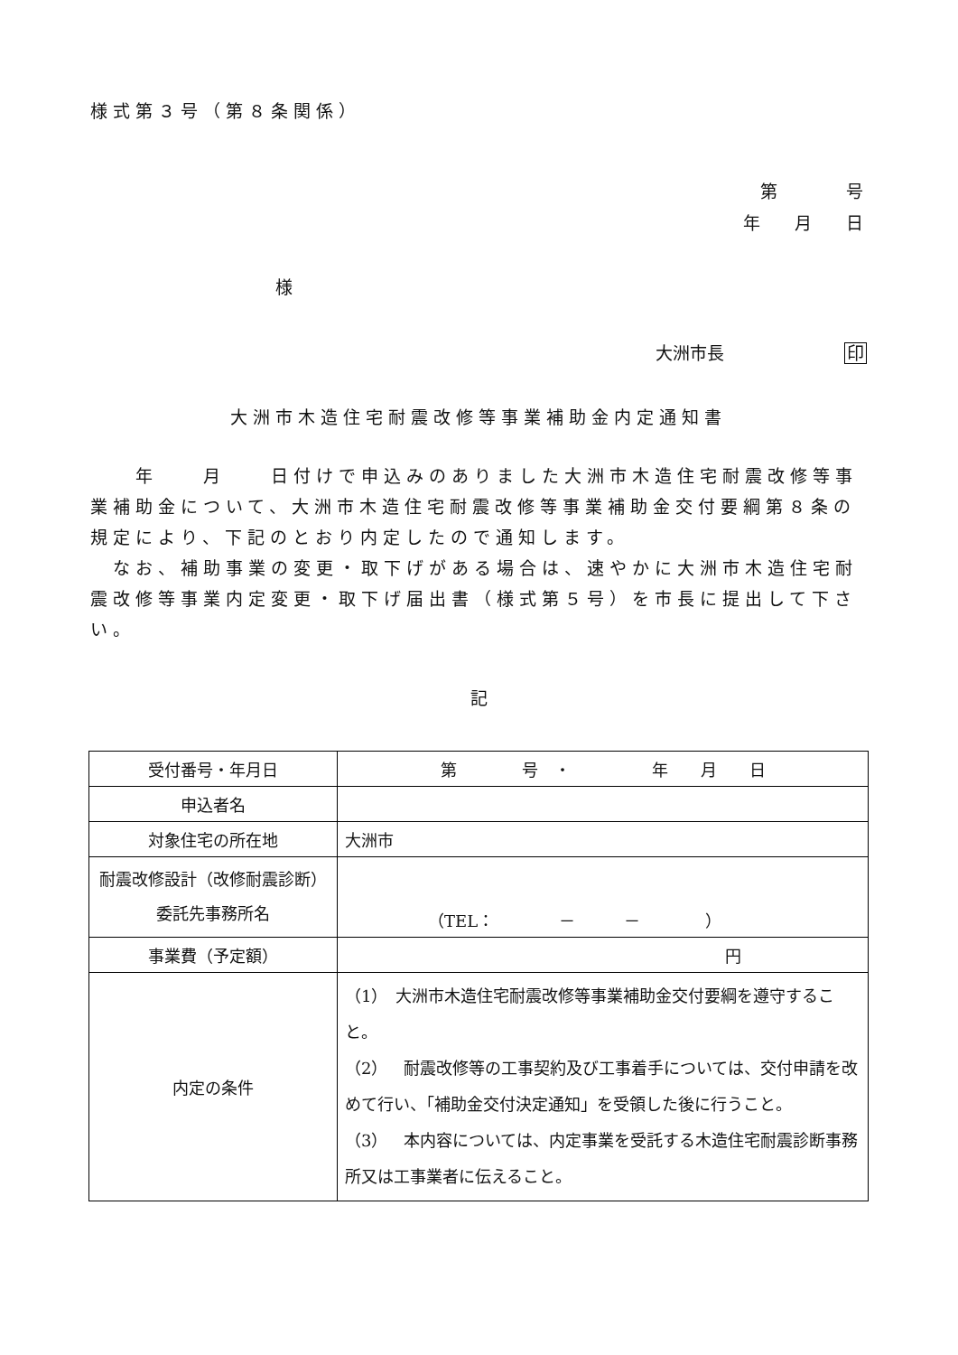様式第３号（第８条関係）
第　　　　号
年　　月　　日
様
大洲市長　　　　　　　印
大洲市木造住宅耐震改修等事業補助金内定通知書
　　年　　月　　日付けで申込みのありました大洲市木造住宅耐震改修等事業補助金について、大洲市木造住宅耐震改修等事業補助金交付要綱第８条の規定により、下記のとおり内定したので通知します。
　なお、補助事業の変更・取下げがある場合は、速やかに大洲市木造住宅耐震改修等事業内定変更・取下げ届出書（様式第５号）を市長に提出して下さい。
記
| 受付番号・年月日 | 第 号 ・ 年 月 日 |
| 申込者名 | |
| 対象住宅の所在地 | 大洲市 |
| 耐震改修設計（改修耐震診断）委託先事務所名 | （TEL： － － ） |
| 事業費（予定額） | 円 |
| 内定の条件 | （1） 大洲市木造住宅耐震改修等事業補助金交付要綱を遵守すること。 （2） 耐震改修等の工事契約及び工事着手については、交付申請を改めて行い、「補助金交付決定通知」を受領した後に行うこと。 （3） 本内容については、内定事業を受託する木造住宅耐震診断事務所又は工事業者に伝えること。 |